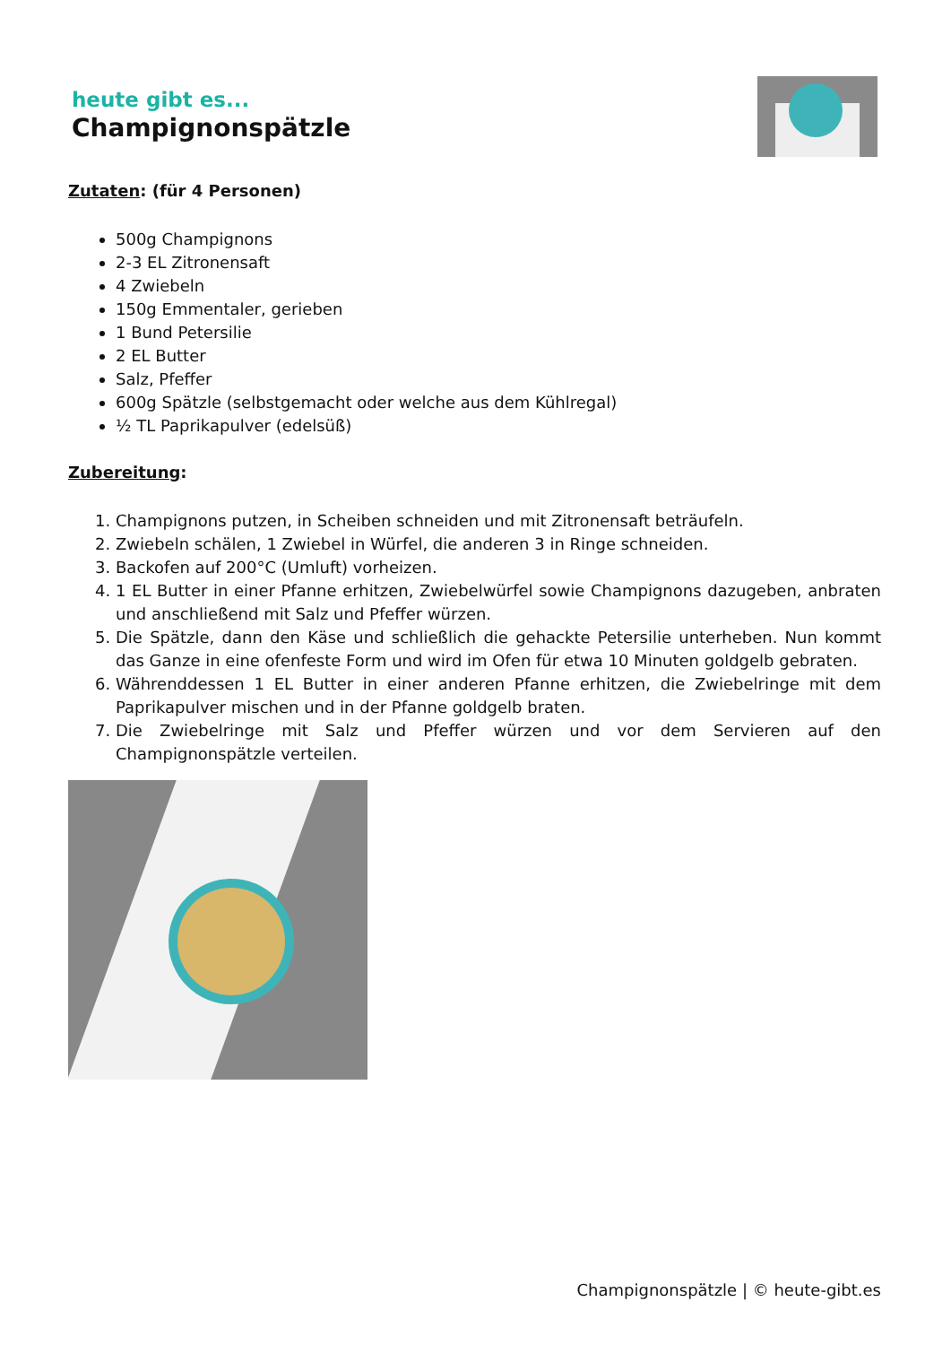heute gibt es...
Champignonspätzle
Zutaten: (für 4 Personen)
500g Champignons
2-3 EL Zitronensaft
4 Zwiebeln
150g Emmentaler, gerieben
1 Bund Petersilie
2 EL Butter
Salz, Pfeffer
600g Spätzle (selbstgemacht oder welche aus dem Kühlregal)
½ TL Paprikapulver (edelsüß)
Zubereitung:
1. Champignons putzen, in Scheiben schneiden und mit Zitronensaft beträufeln.
2. Zwiebeln schälen, 1 Zwiebel in Würfel, die anderen 3 in Ringe schneiden.
3. Backofen auf 200°C (Umluft) vorheizen.
4. 1 EL Butter in einer Pfanne erhitzen, Zwiebelwürfel sowie Champignons dazugeben, anbraten und anschließend mit Salz und Pfeffer würzen.
5. Die Spätzle, dann den Käse und schließlich die gehackte Petersilie unterheben. Nun kommt das Ganze in eine ofenfeste Form und wird im Ofen für etwa 10 Minuten goldgelb gebraten.
6. Währenddessen 1 EL Butter in einer anderen Pfanne erhitzen, die Zwiebelringe mit dem Paprikapulver mischen und in der Pfanne goldgelb braten.
7. Die Zwiebelringe mit Salz und Pfeffer würzen und vor dem Servieren auf den Champignonspätzle verteilen.
Champignonspätzle | © heute-gibt.es